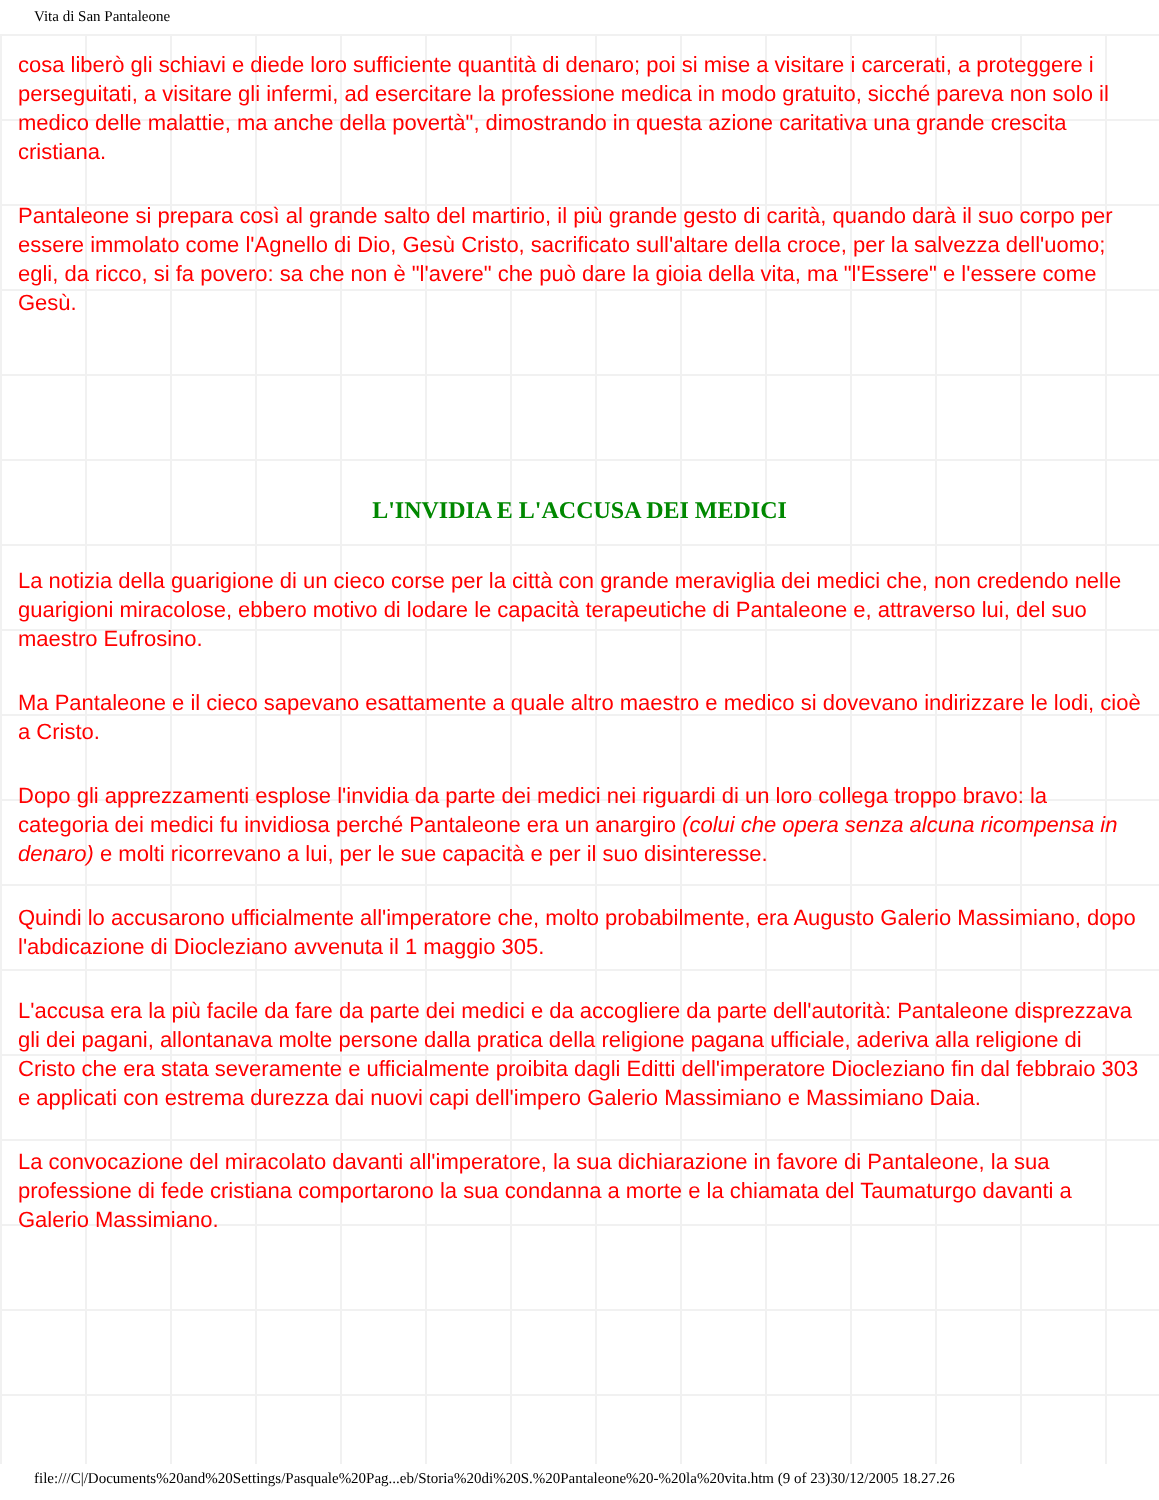Vita di San Pantaleone
cosa liberò gli schiavi e diede loro sufficiente quantità di denaro; poi si mise a visitare i carcerati, a proteggere i perseguitati, a visitare gli infermi, ad esercitare la professione medica in modo gratuito, sicché pareva non solo il medico delle malattie, ma anche della povertà", dimostrando in questa azione caritativa una grande crescita cristiana.
Pantaleone si prepara così al grande salto del martirio, il più grande gesto di carità, quando darà il suo corpo per essere immolato come l'Agnello di Dio, Gesù Cristo, sacrificato sull'altare della croce, per la salvezza dell'uomo; egli, da ricco, si fa povero: sa che non è "l'avere" che può dare la gioia della vita, ma "l'Essere" e l'essere come Gesù.
L'INVIDIA E L'ACCUSA DEI MEDICI
La notizia della guarigione di un cieco corse per la città con grande meraviglia dei medici che, non credendo nelle guarigioni miracolose, ebbero motivo di lodare le capacità terapeutiche di Pantaleone e, attraverso lui, del suo maestro Eufrosino.
Ma Pantaleone e il cieco sapevano esattamente a quale altro maestro e medico si dovevano indirizzare le lodi, cioè a Cristo.
Dopo gli apprezzamenti esplose l'invidia da parte dei medici nei riguardi di un loro collega troppo bravo: la categoria dei medici fu invidiosa perché Pantaleone era un anargiro (colui che opera senza alcuna ricompensa in denaro) e molti ricorrevano a lui, per le sue capacità e per il suo disinteresse.
Quindi lo accusarono ufficialmente all'imperatore che, molto probabilmente, era Augusto Galerio Massimiano, dopo l'abdicazione di Diocleziano avvenuta il 1 maggio 305.
L'accusa era la più facile da fare da parte dei medici e da accogliere da parte dell'autorità: Pantaleone disprezzava gli dei pagani, allontanava molte persone dalla pratica della religione pagana ufficiale, aderiva alla religione di Cristo che era stata severamente e ufficialmente proibita dagli Editti dell'imperatore Diocleziano fin dal febbraio 303 e applicati con estrema durezza dai nuovi capi dell'impero Galerio Massimiano e Massimiano Daia.
La convocazione del miracolato davanti all'imperatore, la sua dichiarazione in favore di Pantaleone, la sua professione di fede cristiana comportarono la sua condanna a morte e la chiamata del Taumaturgo davanti a Galerio Massimiano.
file:///C|/Documents%20and%20Settings/Pasquale%20Pag...eb/Storia%20di%20S.%20Pantaleone%20-%20la%20vita.htm (9 of 23)30/12/2005 18.27.26